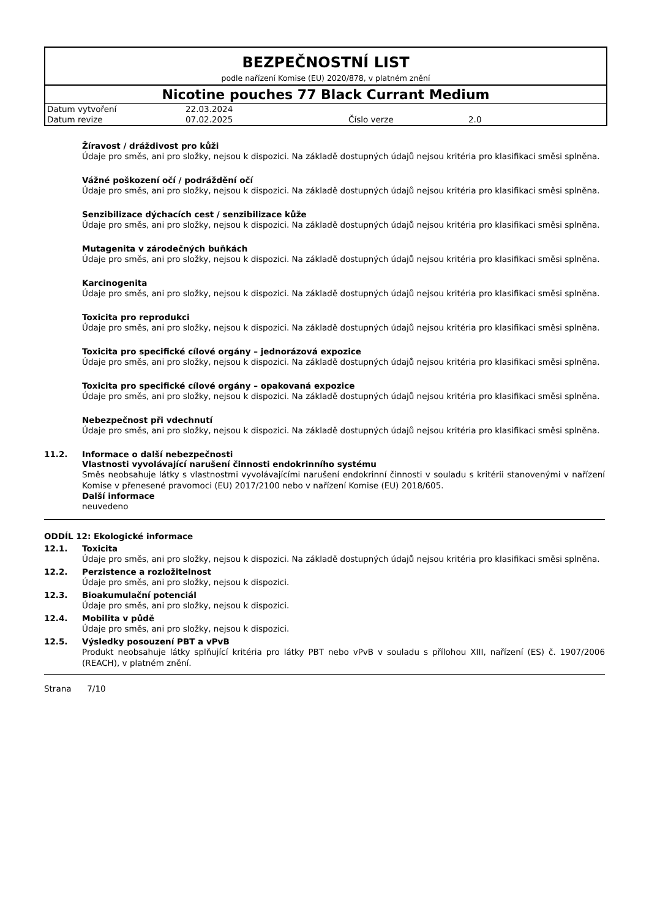BEZPEČNOSTNÍ LIST
podle nařízení Komise (EU) 2020/878, v platném znění
Nicotine pouches 77 Black Currant Medium
| Datum vytvoření | 22.03.2024 | | |
| Datum revize | 07.02.2025 | Číslo verze | 2.0 |
Žíravost / dráždivost pro kůži
Údaje pro směs, ani pro složky, nejsou k dispozici. Na základě dostupných údajů nejsou kritéria pro klasifikaci směsi splněna.
Vážné poškození očí / podráždění očí
Údaje pro směs, ani pro složky, nejsou k dispozici. Na základě dostupných údajů nejsou kritéria pro klasifikaci směsi splněna.
Senzibilizace dýchacích cest / senzibilizace kůže
Údaje pro směs, ani pro složky, nejsou k dispozici. Na základě dostupných údajů nejsou kritéria pro klasifikaci směsi splněna.
Mutagenita v zárodečných buňkách
Údaje pro směs, ani pro složky, nejsou k dispozici. Na základě dostupných údajů nejsou kritéria pro klasifikaci směsi splněna.
Karcinogenita
Údaje pro směs, ani pro složky, nejsou k dispozici. Na základě dostupných údajů nejsou kritéria pro klasifikaci směsi splněna.
Toxicita pro reprodukci
Údaje pro směs, ani pro složky, nejsou k dispozici. Na základě dostupných údajů nejsou kritéria pro klasifikaci směsi splněna.
Toxicita pro specifické cílové orgány – jednorázová expozice
Údaje pro směs, ani pro složky, nejsou k dispozici. Na základě dostupných údajů nejsou kritéria pro klasifikaci směsi splněna.
Toxicita pro specifické cílové orgány – opakovaná expozice
Údaje pro směs, ani pro složky, nejsou k dispozici. Na základě dostupných údajů nejsou kritéria pro klasifikaci směsi splněna.
Nebezpečnost při vdechnutí
Údaje pro směs, ani pro složky, nejsou k dispozici. Na základě dostupných údajů nejsou kritéria pro klasifikaci směsi splněna.
11.2. Informace o další nebezpečnosti
Vlastnosti vyvolávající narušení činnosti endokrinního systému
Směs neobsahuje látky s vlastnostmi vyvolávajícími narušení endokrinní činnosti v souladu s kritérii stanovenými v nařízení Komise v přenesené pravomoci (EU) 2017/2100 nebo v nařízení Komise (EU) 2018/605.
Další informace
neuvedeno
ODDÍL 12: Ekologické informace
12.1. Toxicita
Údaje pro směs, ani pro složky, nejsou k dispozici. Na základě dostupných údajů nejsou kritéria pro klasifikaci směsi splněna.
12.2. Perzistence a rozložitelnost
Údaje pro směs, ani pro složky, nejsou k dispozici.
12.3. Bioakumulační potenciál
Údaje pro směs, ani pro složky, nejsou k dispozici.
12.4. Mobilita v půdě
Údaje pro směs, ani pro složky, nejsou k dispozici.
12.5. Výsledky posouzení PBT a vPvB
Produkt neobsahuje látky splňující kritéria pro látky PBT nebo vPvB v souladu s přílohou XIII, nařízení (ES) č. 1907/2006 (REACH), v platném znění.
Strana 7/10